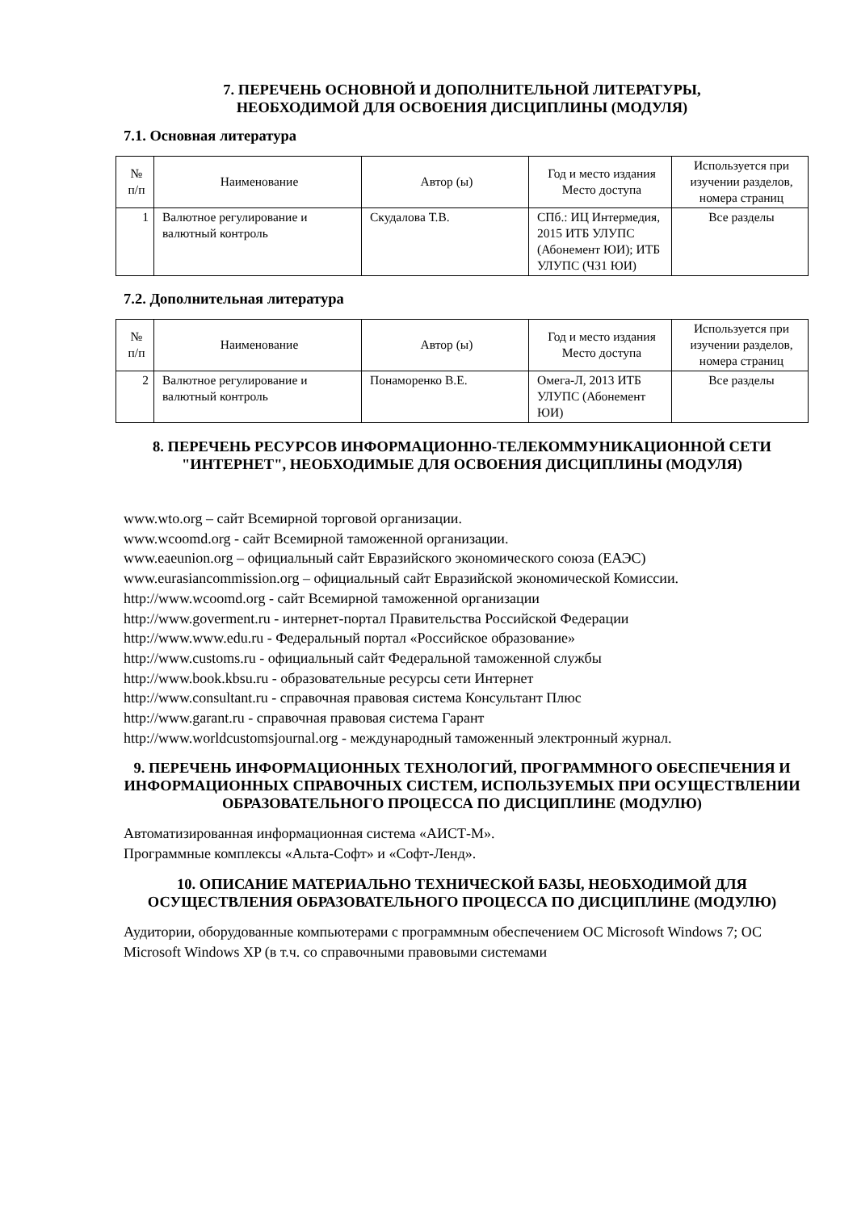7. ПЕРЕЧЕНЬ ОСНОВНОЙ И ДОПОЛНИТЕЛЬНОЙ ЛИТЕРАТУРЫ,
НЕОБХОДИМОЙ ДЛЯ ОСВОЕНИЯ ДИСЦИПЛИНЫ (МОДУЛЯ)
7.1. Основная литература
| № п/п | Наименование | Автор (ы) | Год и место издания Место доступа | Используется при изучении разделов, номера страниц |
| --- | --- | --- | --- | --- |
| 1 | Валютное регулирование и валютный контроль | Скудалова Т.В. | СПб.: ИЦ Интермедия, 2015 ИТБ УЛУПС (Абонемент ЮИ); ИТБ УЛУПС (ЧЗ1 ЮИ) | Все разделы |
7.2. Дополнительная литература
| № п/п | Наименование | Автор (ы) | Год и место издания Место доступа | Используется при изучении разделов, номера страниц |
| --- | --- | --- | --- | --- |
| 2 | Валютное регулирование и валютный контроль | Понаморенко В.Е. | Омега-Л, 2013 ИТБ УЛУПС (Абонемент ЮИ) | Все разделы |
8. ПЕРЕЧЕНЬ РЕСУРСОВ ИНФОРМАЦИОННО-ТЕЛЕКОММУНИКАЦИОННОЙ СЕТИ "ИНТЕРНЕТ", НЕОБХОДИМЫЕ ДЛЯ ОСВОЕНИЯ ДИСЦИПЛИНЫ (МОДУЛЯ)
www.wto.org – сайт Всемирной торговой организации.
www.wcoomd.org - сайт Всемирной таможенной организации.
www.eaeunion.org – официальный сайт Евразийского экономического союза (ЕАЭС)
www.eurasiancommission.org – официальный сайт Евразийской экономической Комиссии.
http://www.wcoomd.org - сайт Всемирной таможенной организации
http://www.goverment.ru - интернет-портал Правительства Российской Федерации
http://www.www.edu.ru - Федеральный портал «Российское образование»
http://www.customs.ru - официальный сайт Федеральной таможенной службы
http://www.book.kbsu.ru - образовательные ресурсы сети Интернет
http://www.consultant.ru - справочная правовая система Консультант Плюс
http://www.garant.ru - справочная правовая система Гарант
http://www.worldcustomsjournal.org - международный таможенный электронный журнал.
9. ПЕРЕЧЕНЬ ИНФОРМАЦИОННЫХ ТЕХНОЛОГИЙ, ПРОГРАММНОГО ОБЕСПЕЧЕНИЯ И ИНФОРМАЦИОННЫХ СПРАВОЧНЫХ СИСТЕМ, ИСПОЛЬЗУЕМЫХ ПРИ ОСУЩЕСТВЛЕНИИ ОБРАЗОВАТЕЛЬНОГО ПРОЦЕССА ПО ДИСЦИПЛИНЕ (МОДУЛЮ)
Автоматизированная информационная система «АИСТ-М».
Программные комплексы «Альта-Софт» и «Софт-Ленд».
10. ОПИСАНИЕ МАТЕРИАЛЬНО ТЕХНИЧЕСКОЙ БАЗЫ, НЕОБХОДИМОЙ ДЛЯ ОСУЩЕСТВЛЕНИЯ ОБРАЗОВАТЕЛЬНОГО ПРОЦЕССА ПО ДИСЦИПЛИНЕ (МОДУЛЮ)
Аудитории, оборудованные компьютерами с программным обеспечением ОС Microsoft Windows 7; ОС Microsoft Windows XP (в т.ч. со справочными правовыми системами